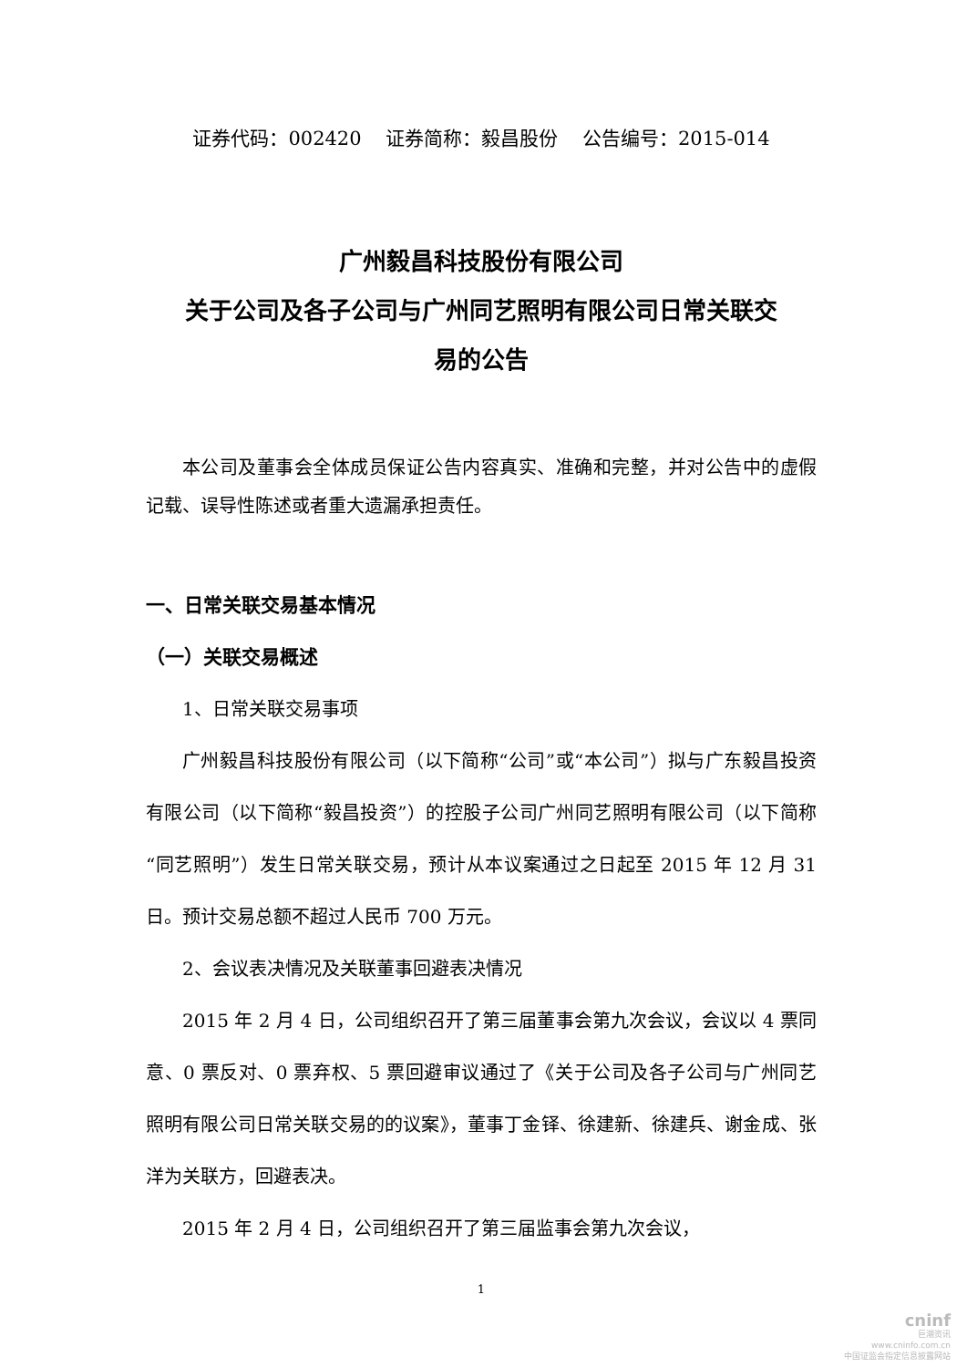证券代码：002420 证券简称：毅昌股份 公告编号：2015-014
广州毅昌科技股份有限公司
关于公司及各子公司与广州同艺照明有限公司日常关联交
易的公告
本公司及董事会全体成员保证公告内容真实、准确和完整，并对公告中的虚假记载、误导性陈述或者重大遗漏承担责任。
一、日常关联交易基本情况
（一）关联交易概述
1、日常关联交易事项
广州毅昌科技股份有限公司（以下简称“公司”或“本公司”）拟与广东毅昌投资有限公司（以下简称“毅昌投资”）的控股子公司广州同艺照明有限公司（以下简称“同艺照明”）发生日常关联交易，预计从本议案通过之日起至 2015 年 12 月 31 日。预计交易总额不超过人民币 700 万元。
2、会议表决情况及关联董事回避表决情况
2015 年 2 月 4 日，公司组织召开了第三届董事会第九次会议，会议以 4 票同意、0 票反对、0 票弃权、5 票回避审议通过了《关于公司及各子公司与广州同艺照明有限公司日常关联交易的的议案》，董事丁金铎、徐建新、徐建兵、谢金成、张洋为关联方，回避表决。
2015 年 2 月 4 日，公司组织召开了第三届监事会第九次会议，
1
cninf
巨潮资讯
www.cninfo.com.cn
中国证监会指定信息披露网站